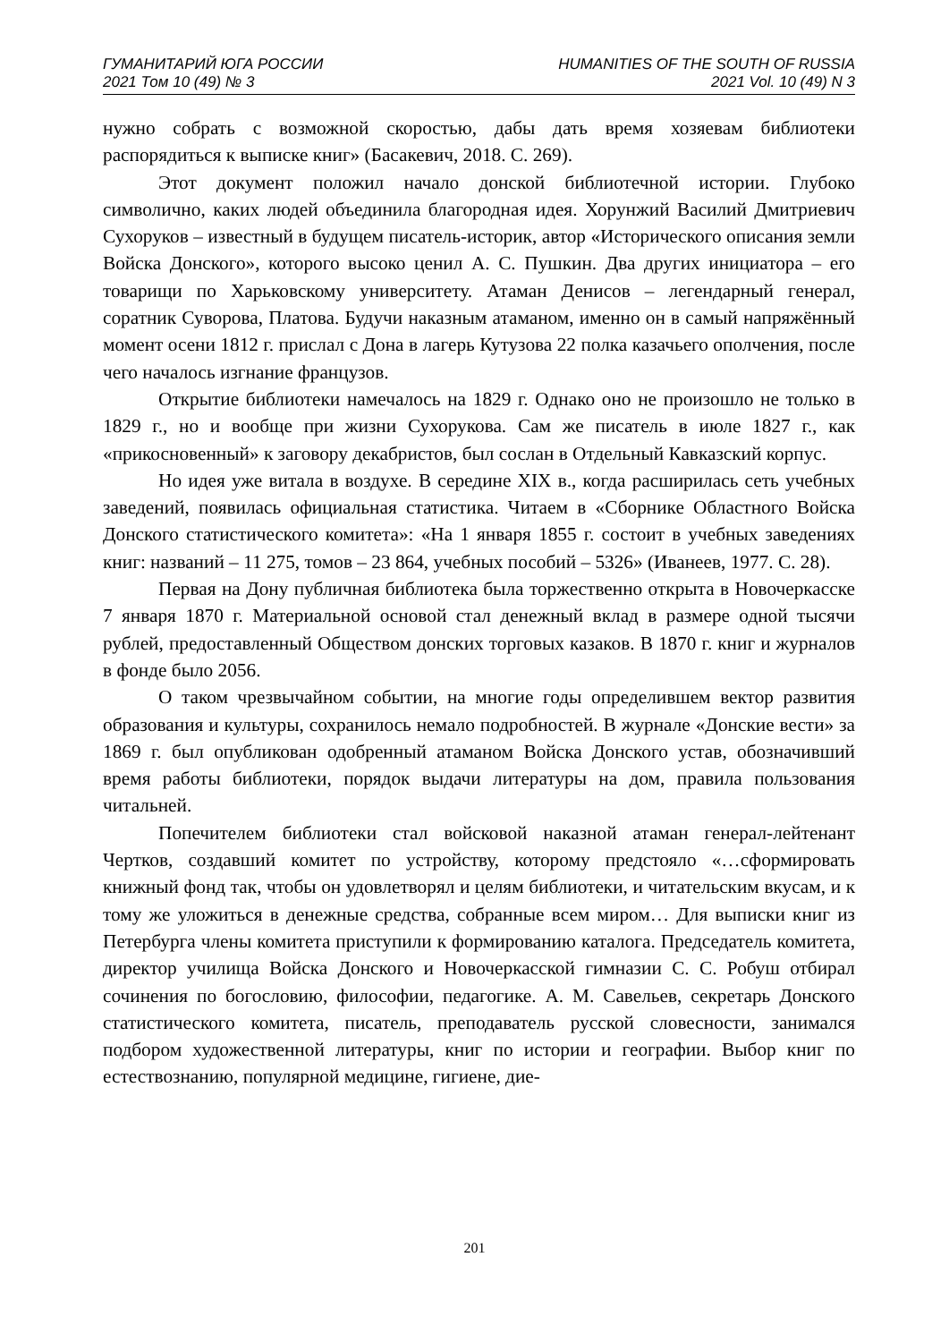ГУМАНИТАРИЙ ЮГА РОССИИ
2021 Том 10 (49) № 3
HUMANITIES OF THE SOUTH OF RUSSIA
2021 Vol. 10 (49) N 3
нужно собрать с возможной скоростью, дабы дать время хозяевам библиотеки распорядиться к выписке книг» (Басакевич, 2018. С. 269).
Этот документ положил начало донской библиотечной истории. Глубоко символично, каких людей объединила благородная идея. Хорунжий Василий Дмитриевич Сухоруков – известный в будущем писатель-историк, автор «Исторического описания земли Войска Донского», которого высоко ценил А. С. Пушкин. Два других инициатора – его товарищи по Харьковскому университету. Атаман Денисов – легендарный генерал, соратник Суворова, Платова. Будучи наказным атаманом, именно он в самый напряжённый момент осени 1812 г. прислал с Дона в лагерь Кутузова 22 полка казачьего ополчения, после чего началось изгнание французов.
Открытие библиотеки намечалось на 1829 г. Однако оно не произошло не только в 1829 г., но и вообще при жизни Сухорукова. Сам же писатель в июле 1827 г., как «прикосновенный» к заговору декабристов, был сослан в Отдельный Кавказский корпус.
Но идея уже витала в воздухе. В середине XIX в., когда расширилась сеть учебных заведений, появилась официальная статистика. Читаем в «Сборнике Областного Войска Донского статистического комитета»: «На 1 января 1855 г. состоит в учебных заведениях книг: названий – 11 275, томов – 23 864, учебных пособий – 5326» (Иванеев, 1977. С. 28).
Первая на Дону публичная библиотека была торжественно открыта в Новочеркасске 7 января 1870 г. Материальной основой стал денежный вклад в размере одной тысячи рублей, предоставленный Обществом донских торговых казаков. В 1870 г. книг и журналов в фонде было 2056.
О таком чрезвычайном событии, на многие годы определившем вектор развития образования и культуры, сохранилось немало подробностей. В журнале «Донские вести» за 1869 г. был опубликован одобренный атаманом Войска Донского устав, обозначивший время работы библиотеки, порядок выдачи литературы на дом, правила пользования читальней.
Попечителем библиотеки стал войсковой наказной атаман генерал-лейтенант Чертков, создавший комитет по устройству, которому предстояло «…сформировать книжный фонд так, чтобы он удовлетворял и целям библиотеки, и читательским вкусам, и к тому же уложиться в денежные средства, собранные всем миром… Для выписки книг из Петербурга члены комитета приступили к формированию каталога. Председатель комитета, директор училища Войска Донского и Новочеркасской гимназии С. С. Робуш отбирал сочинения по богословию, философии, педагогике. А. М. Савельев, секретарь Донского статистического комитета, писатель, преподаватель русской словесности, занимался подбором художественной литературы, книг по истории и географии. Выбор книг по естествознанию, популярной медицине, гигиене, дие-
201